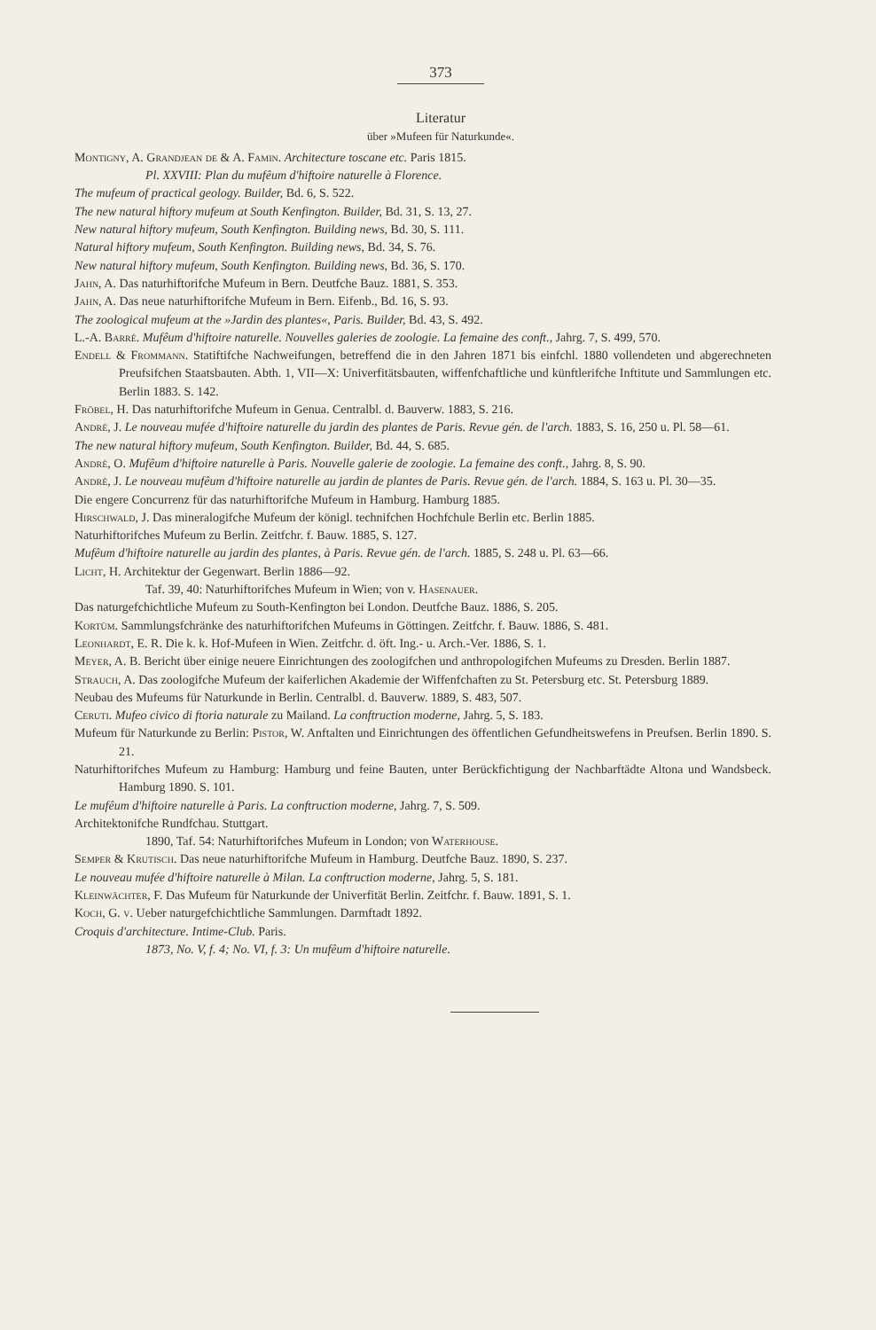373
Literatur
über »Mufeen für Naturkunde«.
Montigny, A. Grandjean de & A. Famin. Architecture toscane etc. Paris 1815.
Pl. XXVIII: Plan du mufêum d'hiftoire naturelle à Florence.
The mufeum of practical geology. Builder, Bd. 6, S. 522.
The new natural hiftory mufeum at South Kenfington. Builder, Bd. 31, S. 13, 27.
New natural hiftory mufeum, South Kenfington. Building news, Bd. 30, S. 111.
Natural hiftory mufeum, South Kenfington. Building news, Bd. 34, S. 76.
New natural hiftory mufeum, South Kenfington. Building news, Bd. 36, S. 170.
Jahn, A. Das naturhiftorifche Mufeum in Bern. Deutfche Bauz. 1881, S. 353.
Jahn, A. Das neue naturhiftorifche Mufeum in Bern. Eifenb., Bd. 16, S. 93.
The zoological mufeum at the »Jardin des plantes«, Paris. Builder, Bd. 43, S. 492.
L.-A. Barré. Mufêum d'hiftoire naturelle. Nouvelles galeries de zoologie. La femaine des conft., Jahrg. 7, S. 499, 570.
Endell & Frommann. Statiftifche Nachweifungen, betreffend die in den Jahren 1871 bis einfchl. 1880 vollendeten und abgerechneten Preufsifchen Staatsbauten. Abth. 1, VII—X: Univerfitätsbauten, wiffenfchaftliche und künftlerifche Inftitute und Sammlungen etc. Berlin 1883. S. 142.
Fröbel, H. Das naturhiftorifche Mufeum in Genua. Centralbl. d. Bauverw. 1883, S. 216.
André, J. Le nouveau mufée d'hiftoire naturelle du jardin des plantes de Paris. Revue gén. de l'arch. 1883, S. 16, 250 u. Pl. 58—61.
The new natural hiftory mufeum, South Kenfington. Builder, Bd. 44, S. 685.
André, O. Mufêum d'hiftoire naturelle à Paris. Nouvelle galerie de zoologie. La femaine des conft., Jahrg. 8, S. 90.
André, J. Le nouveau mufêum d'hiftoire naturelle au jardin de plantes de Paris. Revue gén. de l'arch. 1884, S. 163 u. Pl. 30—35.
Die engere Concurrenz für das naturhiftorifche Mufeum in Hamburg. Hamburg 1885.
Hirschwald, J. Das mineralogifche Mufeum der königl. technifchen Hochfchule Berlin etc. Berlin 1885.
Naturhiftorifches Mufeum zu Berlin. Zeitfchr. f. Bauw. 1885, S. 127.
Mufêum d'hiftoire naturelle au jardin des plantes, à Paris. Revue gén. de l'arch. 1885, S. 248 u. Pl. 63—66.
Licht, H. Architektur der Gegenwart. Berlin 1886—92.
Taf. 39, 40: Naturhiftorifches Mufeum in Wien; von v. Hasenauer.
Das naturgefchichtliche Mufeum zu South-Kenfington bei London. Deutfche Bauz. 1886, S. 205.
Kortüm. Sammlungsfchränke des naturhiftorifchen Mufeums in Göttingen. Zeitfchr. f. Bauw. 1886, S. 481.
Leonhardt, E. R. Die k. k. Hof-Mufeen in Wien. Zeitfchr. d. öft. Ing.- u. Arch.-Ver. 1886, S. 1.
Meyer, A. B. Bericht über einige neuere Einrichtungen des zoologifchen und anthropologifchen Mufeums zu Dresden. Berlin 1887.
Strauch, A. Das zoologifche Mufeum der kaiferlichen Akademie der Wiffenfchaften zu St. Petersburg etc. St. Petersburg 1889.
Neubau des Mufeums für Naturkunde in Berlin. Centralbl. d. Bauverw. 1889, S. 483, 507.
Ceruti. Mufeo civico di ftoria naturale zu Mailand. La conftruction moderne, Jahrg. 5, S. 183.
Mufeum für Naturkunde zu Berlin: Pistor, W. Anftalten und Einrichtungen des öffentlichen Gefundheitswefens in Preufsen. Berlin 1890. S. 21.
Naturhiftorifches Mufeum zu Hamburg: Hamburg und feine Bauten, unter Berückfichtigung der Nachbarftädte Altona und Wandsbeck. Hamburg 1890. S. 101.
Le mufêum d'hiftoire naturelle à Paris. La conftruction moderne, Jahrg. 7, S. 509.
Architektonifche Rundfchau. Stuttgart.
1890, Taf. 54: Naturhiftorifches Mufeum in London; von Waterhouse.
Semper & Krutisch. Das neue naturhiftorifche Mufeum in Hamburg. Deutfche Bauz. 1890, S. 237.
Le nouveau mufée d'hiftoire naturelle à Milan. La conftruction moderne, Jahrg. 5, S. 181.
Kleinwächter, F. Das Mufeum für Naturkunde der Univerfität Berlin. Zeitfchr. f. Bauw. 1891, S. 1.
Koch, G. v. Ueber naturgefchichtliche Sammlungen. Darmftadt 1892.
Croquis d'architecture. Intime-Club. Paris.
1873, No. V, f. 4; No. VI, f. 3: Un mufêum d'hiftoire naturelle.